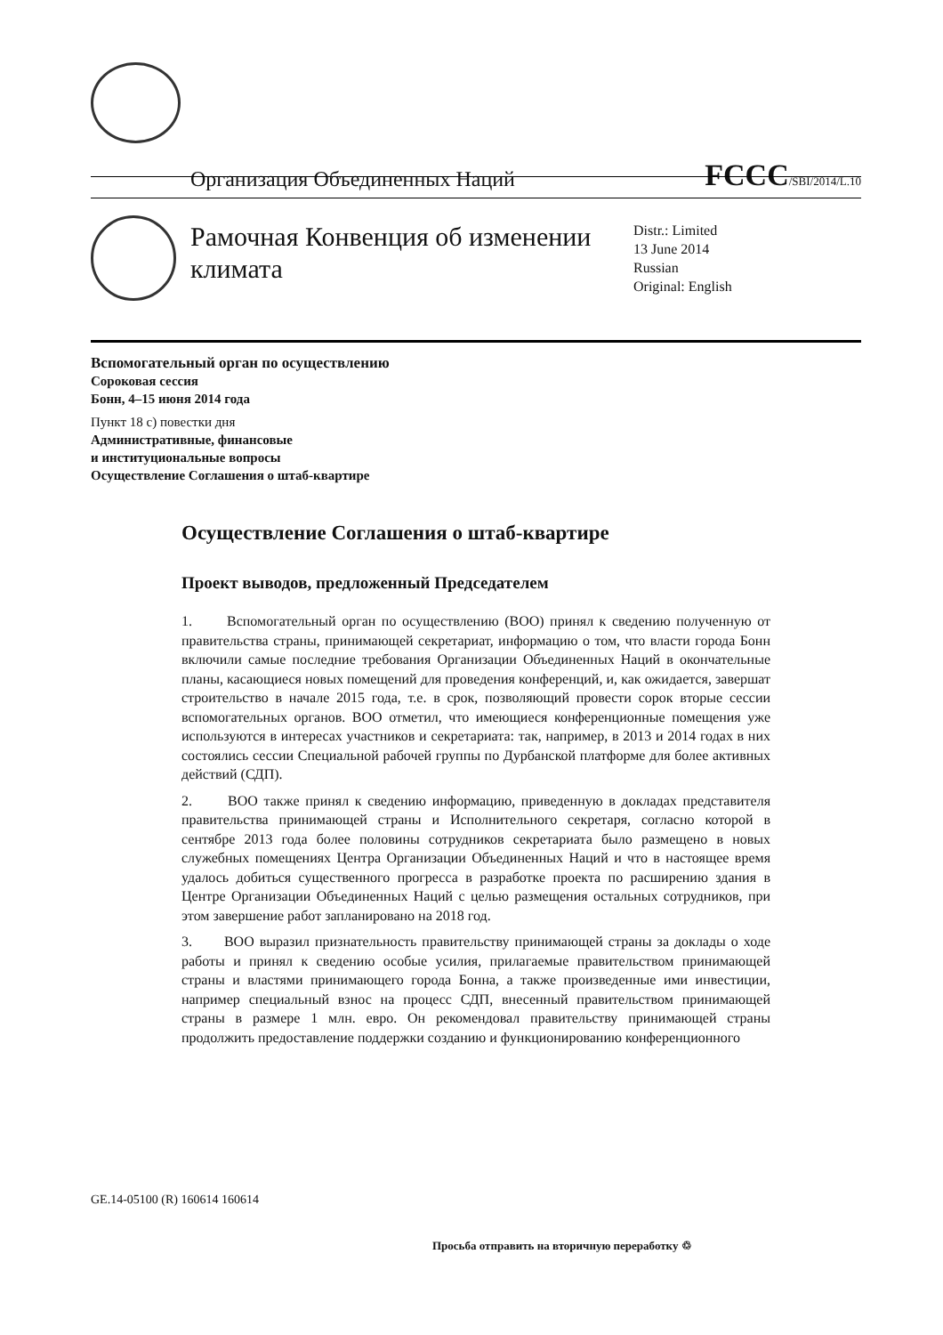Организация Объединенных Наций FCCC/SBI/2014/L.10
Рамочная Конвенция об изменении климата
Distr.: Limited
13 June 2014
Russian
Original: English
Вспомогательный орган по осуществлению
Сороковая сессия
Бонн, 4–15 июня 2014 года
Пункт 18 c) повестки дня
Административные, финансовые
и институциональные вопросы
Осуществление Соглашения о штаб-квартире
Осуществление Соглашения о штаб-квартире
Проект выводов, предложенный Председателем
1. Вспомогательный орган по осуществлению (ВОО) принял к сведению полученную от правительства страны, принимающей секретариат, информацию о том, что власти города Бонн включили самые последние требования Организации Объединенных Наций в окончательные планы, касающиеся новых помещений для проведения конференций, и, как ожидается, завершат строительство в начале 2015 года, т.е. в срок, позволяющий провести сорок вторые сессии вспомогательных органов. ВОО отметил, что имеющиеся конференционные помещения уже используются в интересах участников и секретариата: так, например, в 2013 и 2014 годах в них состоялись сессии Специальной рабочей группы по Дурбанской платформе для более активных действий (СДП).
2. ВОО также принял к сведению информацию, приведенную в докладах представителя правительства принимающей страны и Исполнительного секретаря, согласно которой в сентябре 2013 года более половины сотрудников секретариата было размещено в новых служебных помещениях Центра Организации Объединенных Наций и что в настоящее время удалось добиться существенного прогресса в разработке проекта по расширению здания в Центре Организации Объединенных Наций с целью размещения остальных сотрудников, при этом завершение работ запланировано на 2018 год.
3. ВОО выразил признательность правительству принимающей страны за доклады о ходе работы и принял к сведению особые усилия, прилагаемые правительством принимающей страны и властями принимающего города Бонна, а также произведенные ими инвестиции, например специальный взнос на процесс СДП, внесенный правительством принимающей страны в размере 1 млн. евро. Он рекомендовал правительству принимающей страны продолжить предоставление поддержки созданию и функционированию конференционного
GE.14-05100 (R) 160614 160614
Просьба отправить на вторичную переработку ♲